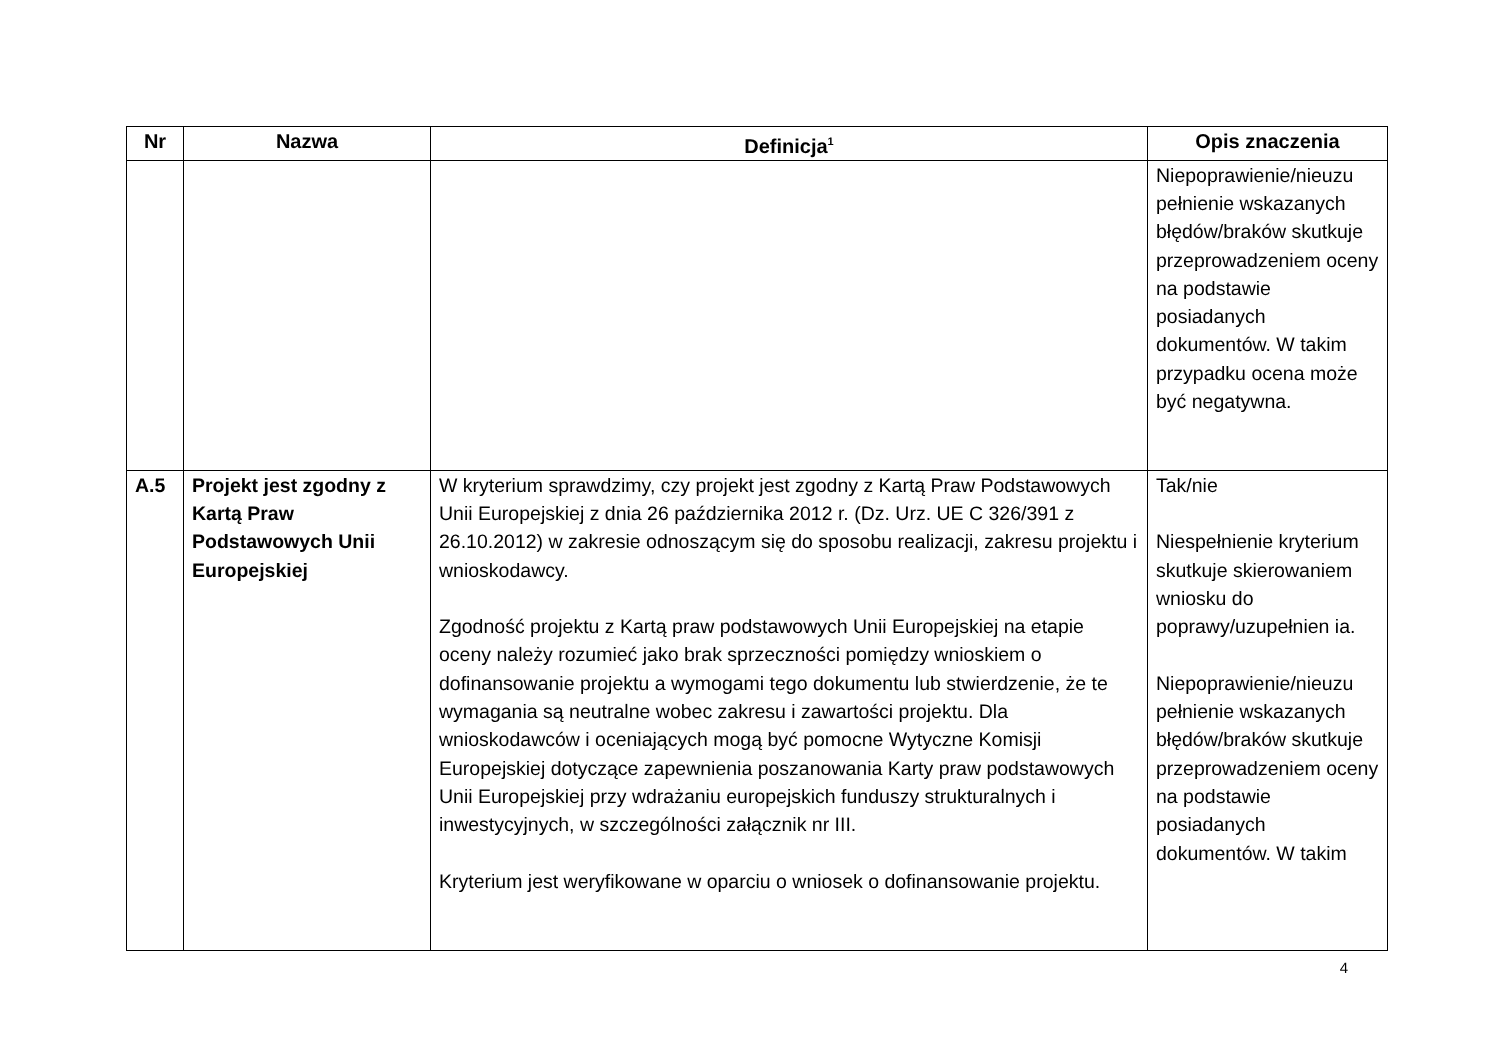| Nr | Nazwa | Definicja<sup>1</sup> | Opis znaczenia |
| --- | --- | --- | --- |
| | | | Niepoprawienie/nieuzu pełnienie wskazanych błędów/braków skutkuje przeprowadzeniem oceny na podstawie posiadanych dokumentów. W takim przypadku ocena może być negatywna. |
| A.5 | Projekt jest zgodny z Kartą Praw Podstawowych Unii Europejskiej | W kryterium sprawdzimy, czy projekt jest zgodny z Kartą Praw Podstawowych Unii Europejskiej z dnia 26 października 2012 r. (Dz. Urz. UE C 326/391 z 26.10.2012) w zakresie odnoszącym się do sposobu realizacji, zakresu projektu i wnioskodawcy. Zgodność projektu z Kartą praw podstawowych Unii Europejskiej na etapie oceny należy rozumieć jako brak sprzeczności pomiędzy wnioskiem o dofinansowanie projektu a wymogami tego dokumentu lub stwierdzenie, że te wymagania są neutralne wobec zakresu i zawartości projektu. Dla wnioskodawców i oceniających mogą być pomocne Wytyczne Komisji Europejskiej dotyczące zapewnienia poszanowania Karty praw podstawowych Unii Europejskiej przy wdrażaniu europejskich funduszy strukturalnych i inwestycyjnych, w szczególności załącznik nr III. Kryterium jest weryfikowane w oparciu o wniosek o dofinansowanie projektu. | Tak/nie Niespełnienie kryterium skutkuje skierowaniem wniosku do poprawy/uzupełnien ia. Niepoprawienie/nieuzu pełnienie wskazanych błędów/braków skutkuje przeprowadzeniem oceny na podstawie posiadanych dokumentów. W takim |
4